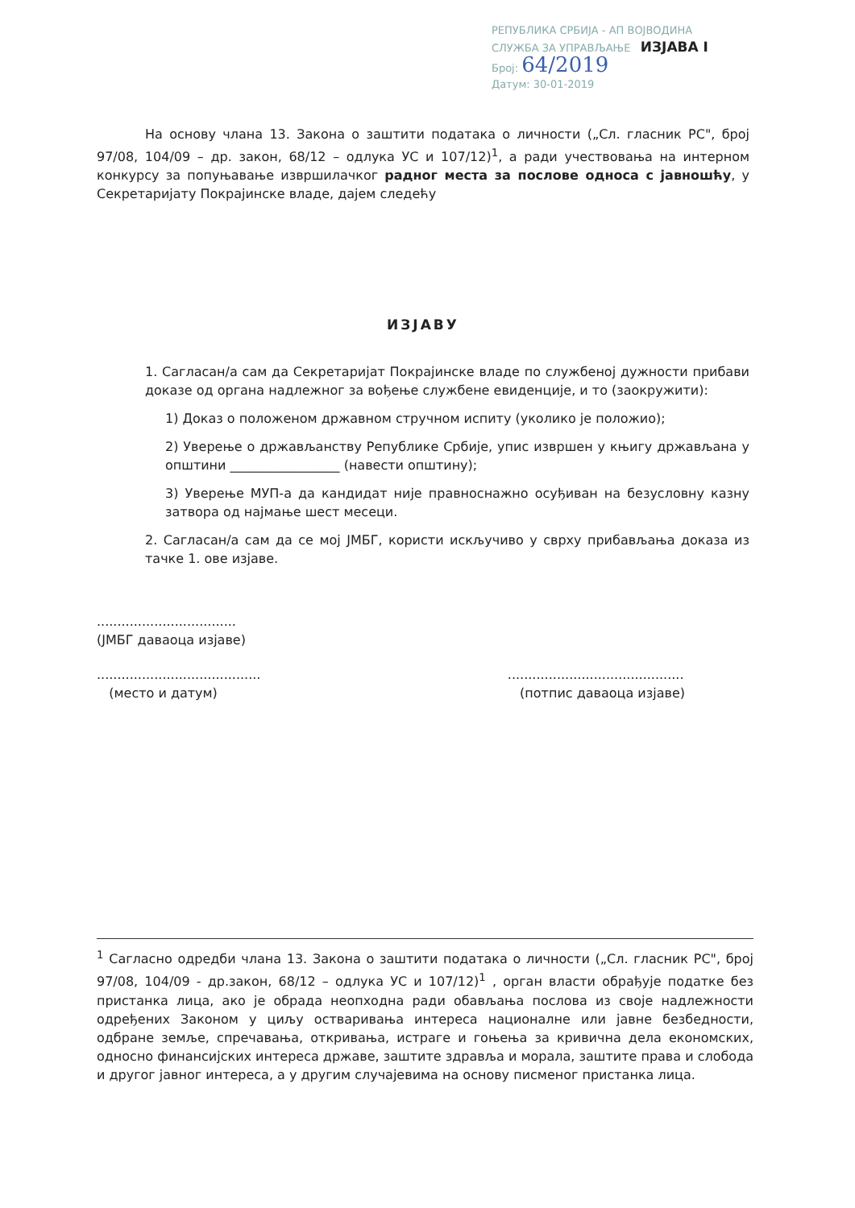РЕПУБЛИКА СРБИЈА - АП ВОЈВОДИНА
СЛУЖБА ЗА УПРАВЉАЊЕ ИЗЈАВА I
Број: 64/2019
Датум: 30-01-2019
На основу члана 13. Закона о заштити података о личности („Сл. гласник РС", број 97/08, 104/09 – др. закон, 68/12 – одлука УС и 107/12)<sup>1</sup>, а ради учествовања на интерном конкурсу за попуњавање извршилачког радног места за послове односа с јавношћу, у Секретаријату Покрајинске владе, дајем следећу
ИЗЈАВУ
1. Сагласан/а сам да Секретаријат Покрајинске владе по службеној дужности прибави доказе од органа надлежног за вођење службене евиденције, и то (заокружити):
1) Доказ о положеном државном стручном испиту (уколико је положио);
2) Уверење о држављанству Републике Србије, упис извршен у књигу држављана у општини _________________ (навести општину);
3) Уверење МУП-а да кандидат није правноснажно осуђиван на безусловну казну затвора од најмање шест месеци.
2. Сагласан/а сам да се мој ЈМБГ, користи искључиво у сврху прибављања доказа из тачке 1. ове изјаве.
..................................
(ЈМБГ даваоца изјаве)
........................................
(место и датум)
...........................................
(потпис даваоца изјаве)
<sup>1</sup> Сагласно одредби члана 13. Закона о заштити података о личности („Сл. гласник РС", број 97/08, 104/09 - др.закон, 68/12 – одлука УС и 107/12)<sup>1</sup> , орган власти обрађује податке без пристанка лица, ако је обрада неопходна ради обављања послова из своје надлежности одређених Законом у циљу остваривања интереса националне или јавне безбедности, одбране земље, спречавања, откривања, истраге и гоњења за кривична дела економских, односно финансијских интереса државе, заштите здравља и морала, заштите права и слобода и другог јавног интереса, а у другим случајевима на основу писменог пристанка лица.